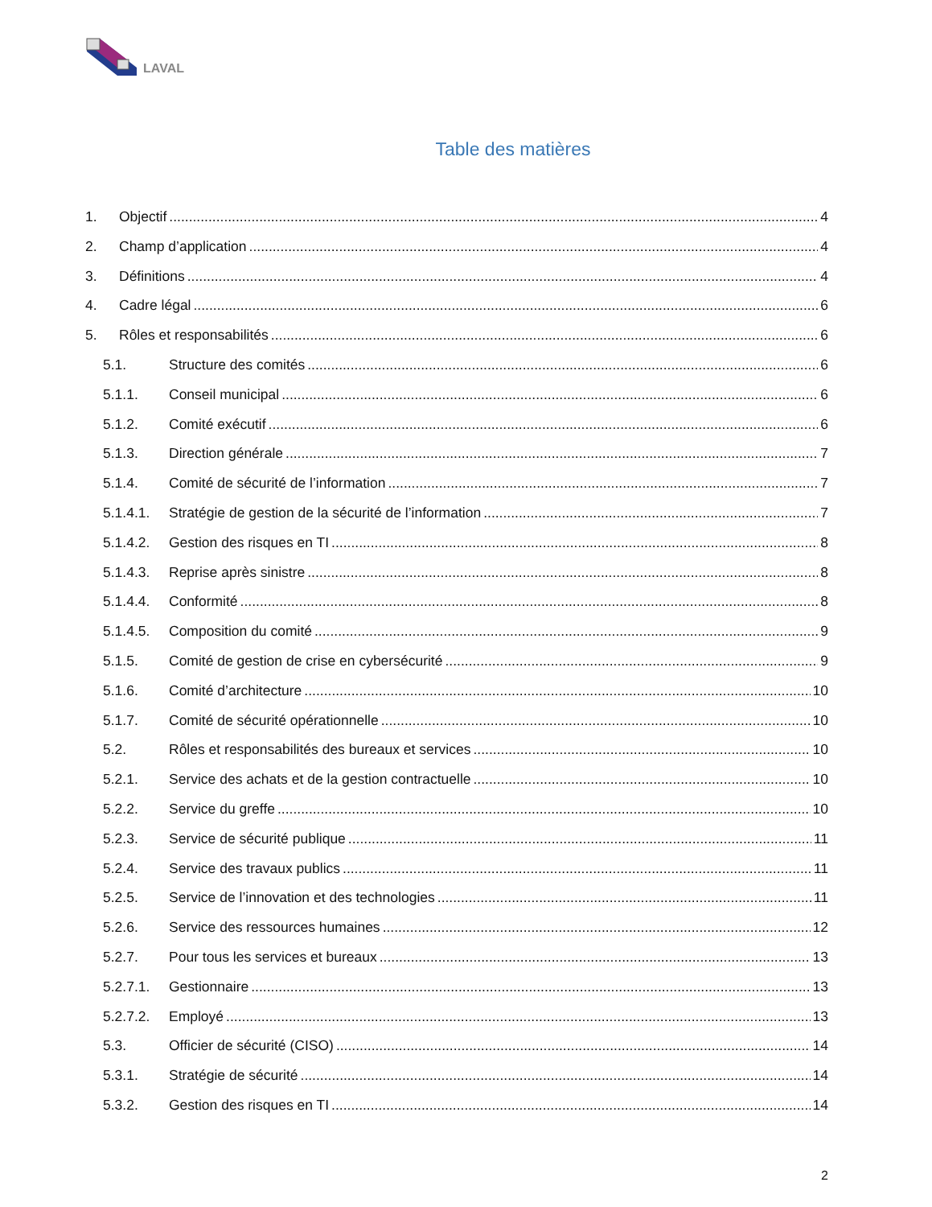LAVAL
Table des matières
1. Objectif 4
2. Champ d’application 4
3. Définitions 4
4. Cadre légal 6
5. Rôles et responsabilités 6
5.1. Structure des comités 6
5.1.1. Conseil municipal 6
5.1.2. Comité exécutif 6
5.1.3. Direction générale 7
5.1.4. Comité de sécurité de l’information 7
5.1.4.1. Stratégie de gestion de la sécurité de l’information 7
5.1.4.2. Gestion des risques en TI 8
5.1.4.3. Reprise après sinistre 8
5.1.4.4. Conformité 8
5.1.4.5. Composition du comité 9
5.1.5. Comité de gestion de crise en cybersécurité 9
5.1.6. Comité d’architecture 10
5.1.7. Comité de sécurité opérationnelle 10
5.2. Rôles et responsabilités des bureaux et services 10
5.2.1. Service des achats et de la gestion contractuelle 10
5.2.2. Service du greffe 10
5.2.3. Service de sécurité publique 11
5.2.4. Service des travaux publics 11
5.2.5. Service de l’innovation et des technologies 11
5.2.6. Service des ressources humaines 12
5.2.7. Pour tous les services et bureaux 13
5.2.7.1. Gestionnaire 13
5.2.7.2. Employé 13
5.3. Officier de sécurité (CISO) 14
5.3.1. Stratégie de sécurité 14
5.3.2. Gestion des risques en TI 14
2